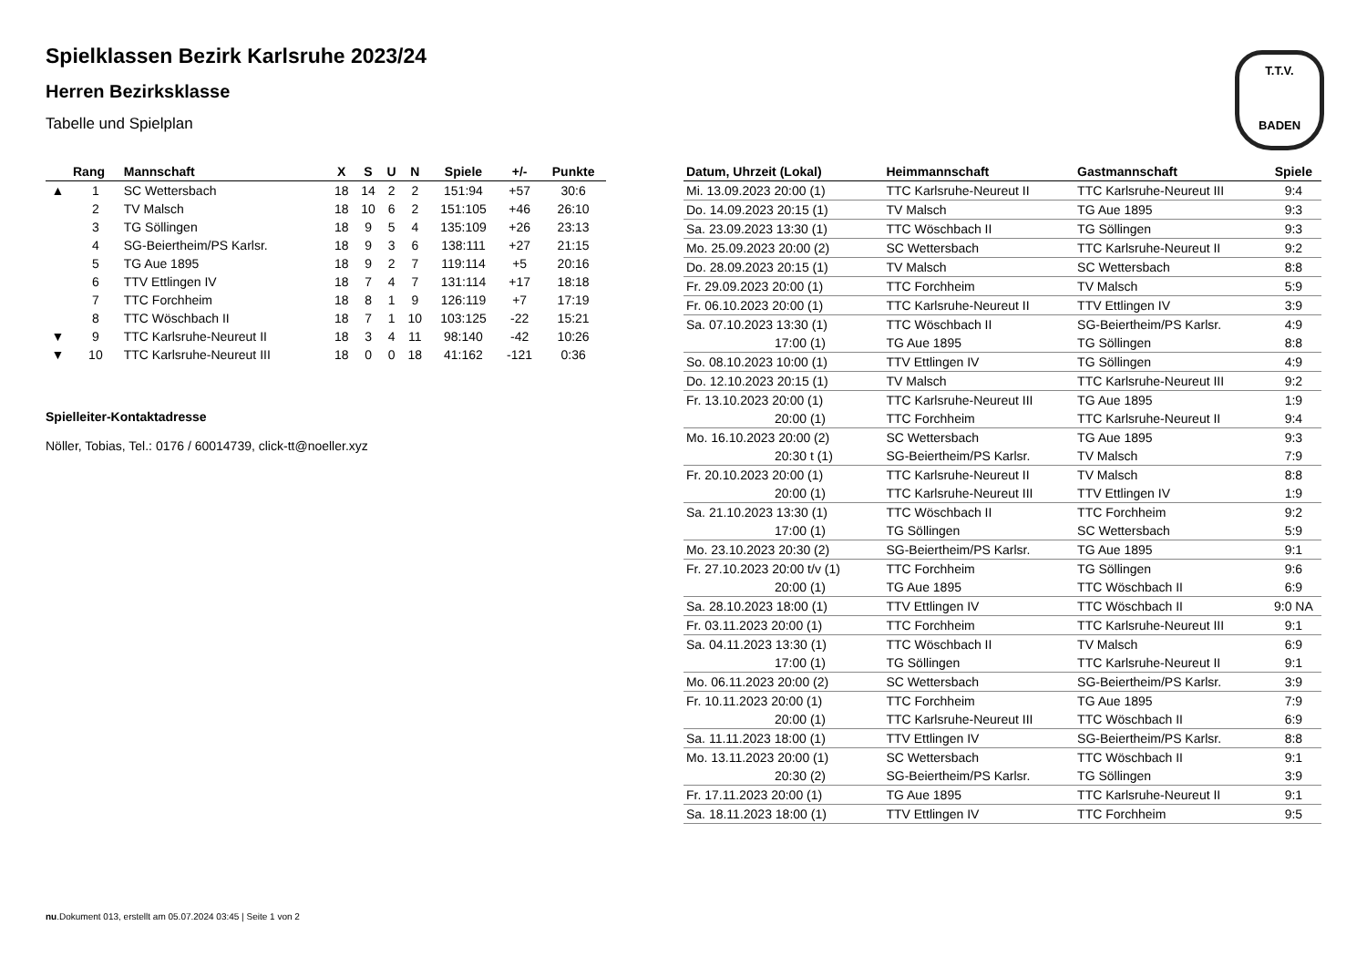T.T.V.
BADEN
Spielklassen Bezirk Karlsruhe 2023/24
Herren Bezirksklasse
Tabelle und Spielplan
| | Rang | Mannschaft | X | S | U | N | Spiele | +/- | Punkte |
| --- | --- | --- | --- | --- | --- | --- | --- | --- | --- |
| ▲ | 1 | SC Wettersbach | 18 | 14 | 2 | 2 | 151:94 | +57 | 30:6 |
| | 2 | TV Malsch | 18 | 10 | 6 | 2 | 151:105 | +46 | 26:10 |
| | 3 | TG Söllingen | 18 | 9 | 5 | 4 | 135:109 | +26 | 23:13 |
| | 4 | SG-Beiertheim/PS Karlsr. | 18 | 9 | 3 | 6 | 138:111 | +27 | 21:15 |
| | 5 | TG Aue 1895 | 18 | 9 | 2 | 7 | 119:114 | +5 | 20:16 |
| | 6 | TTV Ettlingen IV | 18 | 7 | 4 | 7 | 131:114 | +17 | 18:18 |
| | 7 | TTC Forchheim | 18 | 8 | 1 | 9 | 126:119 | +7 | 17:19 |
| | 8 | TTC Wöschbach II | 18 | 7 | 1 | 10 | 103:125 | -22 | 15:21 |
| ▼ | 9 | TTC Karlsruhe-Neureut II | 18 | 3 | 4 | 11 | 98:140 | -42 | 10:26 |
| ▼ | 10 | TTC Karlsruhe-Neureut III | 18 | 0 | 0 | 18 | 41:162 | -121 | 0:36 |
Spielleiter-Kontaktadresse
Nöller, Tobias, Tel.: 0176 / 60014739, click-tt@noeller.xyz
| Datum, Uhrzeit (Lokal) | Heimmannschaft | Gastmannschaft | Spiele |
| --- | --- | --- | --- |
| Mi. 13.09.2023 20:00 (1) | TTC Karlsruhe-Neureut II | TTC Karlsruhe-Neureut III | 9:4 |
| Do. 14.09.2023 20:15 (1) | TV Malsch | TG Aue 1895 | 9:3 |
| Sa. 23.09.2023 13:30 (1) | TTC Wöschbach II | TG Söllingen | 9:3 |
| Mo. 25.09.2023 20:00 (2) | SC Wettersbach | TTC Karlsruhe-Neureut II | 9:2 |
| Do. 28.09.2023 20:15 (1) | TV Malsch | SC Wettersbach | 8:8 |
| Fr. 29.09.2023 20:00 (1) | TTC Forchheim | TV Malsch | 5:9 |
| Fr. 06.10.2023 20:00 (1) | TTC Karlsruhe-Neureut II | TTV Ettlingen IV | 3:9 |
| Sa. 07.10.2023 13:30 (1) | TTC Wöschbach II | SG-Beiertheim/PS Karlsr. | 4:9 |
| 17:00 (1) | TG Aue 1895 | TG Söllingen | 8:8 |
| So. 08.10.2023 10:00 (1) | TTV Ettlingen IV | TG Söllingen | 4:9 |
| Do. 12.10.2023 20:15 (1) | TV Malsch | TTC Karlsruhe-Neureut III | 9:2 |
| Fr. 13.10.2023 20:00 (1) | TTC Karlsruhe-Neureut III | TG Aue 1895 | 1:9 |
| 20:00 (1) | TTC Forchheim | TTC Karlsruhe-Neureut II | 9:4 |
| Mo. 16.10.2023 20:00 (2) | SC Wettersbach | TG Aue 1895 | 9:3 |
| 20:30 t (1) | SG-Beiertheim/PS Karlsr. | TV Malsch | 7:9 |
| Fr. 20.10.2023 20:00 (1) | TTC Karlsruhe-Neureut II | TV Malsch | 8:8 |
| 20:00 (1) | TTC Karlsruhe-Neureut III | TTV Ettlingen IV | 1:9 |
| Sa. 21.10.2023 13:30 (1) | TTC Wöschbach II | TTC Forchheim | 9:2 |
| 17:00 (1) | TG Söllingen | SC Wettersbach | 5:9 |
| Mo. 23.10.2023 20:30 (2) | SG-Beiertheim/PS Karlsr. | TG Aue 1895 | 9:1 |
| Fr. 27.10.2023 20:00 t/v (1) | TTC Forchheim | TG Söllingen | 9:6 |
| 20:00 (1) | TG Aue 1895 | TTC Wöschbach II | 6:9 |
| Sa. 28.10.2023 18:00 (1) | TTV Ettlingen IV | TTC Wöschbach II | 9:0 NA |
| Fr. 03.11.2023 20:00 (1) | TTC Forchheim | TTC Karlsruhe-Neureut III | 9:1 |
| Sa. 04.11.2023 13:30 (1) | TTC Wöschbach II | TV Malsch | 6:9 |
| 17:00 (1) | TG Söllingen | TTC Karlsruhe-Neureut II | 9:1 |
| Mo. 06.11.2023 20:00 (2) | SC Wettersbach | SG-Beiertheim/PS Karlsr. | 3:9 |
| Fr. 10.11.2023 20:00 (1) | TTC Forchheim | TG Aue 1895 | 7:9 |
| 20:00 (1) | TTC Karlsruhe-Neureut III | TTC Wöschbach II | 6:9 |
| Sa. 11.11.2023 18:00 (1) | TTV Ettlingen IV | SG-Beiertheim/PS Karlsr. | 8:8 |
| Mo. 13.11.2023 20:00 (1) | SC Wettersbach | TTC Wöschbach II | 9:1 |
| 20:30 (2) | SG-Beiertheim/PS Karlsr. | TG Söllingen | 3:9 |
| Fr. 17.11.2023 20:00 (1) | TG Aue 1895 | TTC Karlsruhe-Neureut II | 9:1 |
| Sa. 18.11.2023 18:00 (1) | TTV Ettlingen IV | TTC Forchheim | 9:5 |
nu.Dokument 013, erstellt am 05.07.2024 03:45 | Seite 1 von 2